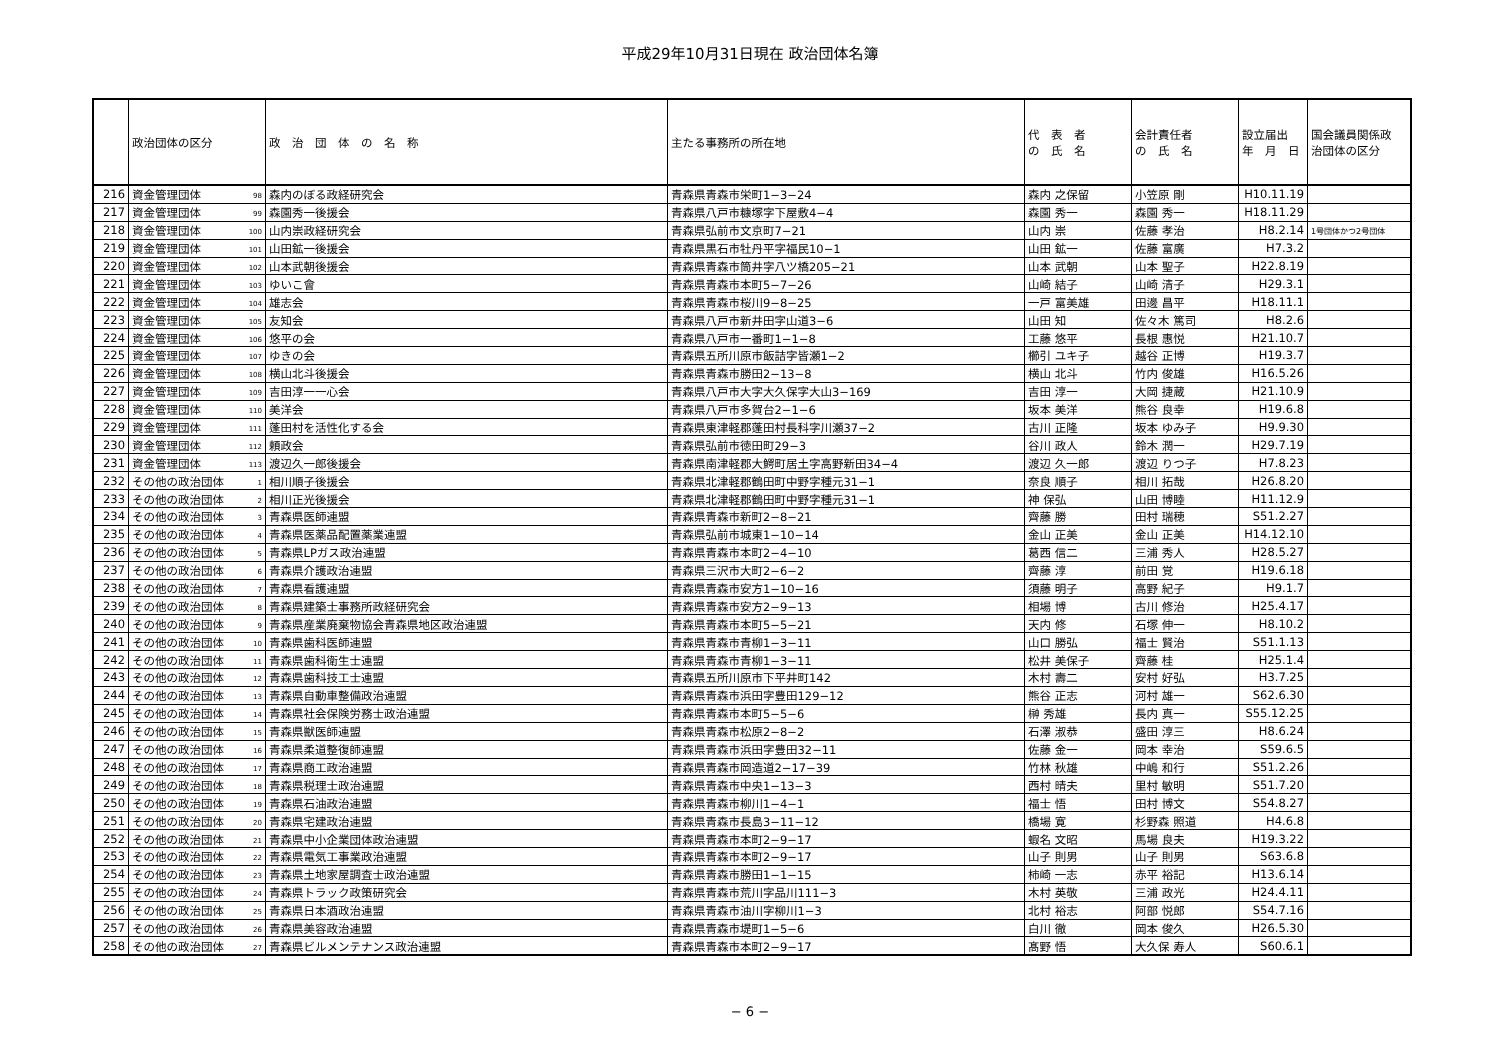平成29年10月31日現在 政治団体名簿
| | 政治団体の区分 | 政 治 団 体 の 名 称 | 主たる事務所の所在地 | 代 表 者 の 氏 名 | 会計責任者 の 氏 名 | 設立届出 年 月 日 | 国会議員関係政 治団体の区分 |
| --- | --- | --- | --- | --- | --- | --- | --- |
| 216 | 資金管理団体 98 | 森内のぼる政経研究会 | 青森県青森市栄町1−3−24 | 森内 之保留 | 小笠原 剛 | H10.11.19 | |
| 217 | 資金管理団体 99 | 森園秀一後援会 | 青森県八戸市糠塚字下屋敷4−4 | 森園 秀一 | 森園 秀一 | H18.11.29 | |
| 218 | 資金管理団体 100 | 山内崇政経研究会 | 青森県弘前市文京町7−21 | 山内 崇 | 佐藤 孝治 | H8.2.14 | 1号団体かつ2号団体 |
| 219 | 資金管理団体 101 | 山田鉱一後援会 | 青森県黒石市牡丹平字福民10−1 | 山田 鉱一 | 佐藤 富廣 | H7.3.2 | |
| 220 | 資金管理団体 102 | 山本武朝後援会 | 青森県青森市筒井字八ツ橋205−21 | 山本 武朝 | 山本 聖子 | H22.8.19 | |
| 221 | 資金管理団体 103 | ゆいこ會 | 青森県青森市本町5−7−26 | 山崎 結子 | 山崎 清子 | H29.3.1 | |
| 222 | 資金管理団体 104 | 雄志会 | 青森県青森市桜川9−8−25 | 一戸 富美雄 | 田邊 昌平 | H18.11.1 | |
| 223 | 資金管理団体 105 | 友知会 | 青森県八戸市新井田字山道3−6 | 山田 知 | 佐々木 篤司 | H8.2.6 | |
| 224 | 資金管理団体 106 | 悠平の会 | 青森県八戸市一番町1−1−8 | 工藤 悠平 | 長根 惠悦 | H21.10.7 | |
| 225 | 資金管理団体 107 | ゆきの会 | 青森県五所川原市飯詰字皆瀬1−2 | 櫛引 ユキ子 | 越谷 正博 | H19.3.7 | |
| 226 | 資金管理団体 108 | 横山北斗後援会 | 青森県青森市勝田2−13−8 | 横山 北斗 | 竹内 俊雄 | H16.5.26 | |
| 227 | 資金管理団体 109 | 吉田淳一一心会 | 青森県八戸市大字大久保字大山3−169 | 吉田 淳一 | 大岡 捷蔵 | H21.10.9 | |
| 228 | 資金管理団体 110 | 美洋会 | 青森県八戸市多賀台2−1−6 | 坂本 美洋 | 熊谷 良幸 | H19.6.8 | |
| 229 | 資金管理団体 111 | 蓬田村を活性化する会 | 青森県東津軽郡蓬田村長科字川瀬37−2 | 古川 正隆 | 坂本 ゆみ子 | H9.9.30 | |
| 230 | 資金管理団体 112 | 頼政会 | 青森県弘前市徳田町29−3 | 谷川 政人 | 鈴木 潤一 | H29.7.19 | |
| 231 | 資金管理団体 113 | 渡辺久一郎後援会 | 青森県南津軽郡大鰐町居土字高野新田34−4 | 渡辺 久一郎 | 渡辺 りつ子 | H7.8.23 | |
| 232 | その他の政治団体 1 | 相川順子後援会 | 青森県北津軽郡鶴田町中野字種元31−1 | 奈良 順子 | 相川 拓哉 | H26.8.20 | |
| 233 | その他の政治団体 2 | 相川正光後援会 | 青森県北津軽郡鶴田町中野字種元31−1 | 神 保弘 | 山田 博睦 | H11.12.9 | |
| 234 | その他の政治団体 3 | 青森県医師連盟 | 青森県青森市新町2−8−21 | 齊藤 勝 | 田村 瑞穂 | S51.2.27 | |
| 235 | その他の政治団体 4 | 青森県医薬品配置薬業連盟 | 青森県弘前市城東1−10−14 | 金山 正美 | 金山 正美 | H14.12.10 | |
| 236 | その他の政治団体 5 | 青森県LPガス政治連盟 | 青森県青森市本町2−4−10 | 葛西 信二 | 三浦 秀人 | H28.5.27 | |
| 237 | その他の政治団体 6 | 青森県介護政治連盟 | 青森県三沢市大町2−6−2 | 齊藤 淳 | 前田 覚 | H19.6.18 | |
| 238 | その他の政治団体 7 | 青森県看護連盟 | 青森県青森市安方1−10−16 | 須藤 明子 | 高野 紀子 | H9.1.7 | |
| 239 | その他の政治団体 8 | 青森県建築士事務所政経研究会 | 青森県青森市安方2−9−13 | 相場 博 | 古川 修治 | H25.4.17 | |
| 240 | その他の政治団体 9 | 青森県産業廃棄物協会青森県地区政治連盟 | 青森県青森市本町5−5−21 | 天内 修 | 石塚 伸一 | H8.10.2 | |
| 241 | その他の政治団体 10 | 青森県歯科医師連盟 | 青森県青森市青柳1−3−11 | 山口 勝弘 | 福士 賢治 | S51.1.13 | |
| 242 | その他の政治団体 11 | 青森県歯科衛生士連盟 | 青森県青森市青柳1−3−11 | 松井 美保子 | 齊藤 桂 | H25.1.4 | |
| 243 | その他の政治団体 12 | 青森県歯科技工士連盟 | 青森県五所川原市下平井町142 | 木村 壽二 | 安村 好弘 | H3.7.25 | |
| 244 | その他の政治団体 13 | 青森県自動車整備政治連盟 | 青森県青森市浜田字豊田129−12 | 熊谷 正志 | 河村 雄一 | S62.6.30 | |
| 245 | その他の政治団体 14 | 青森県社会保険労務士政治連盟 | 青森県青森市本町5−5−6 | 榊 秀雄 | 長内 真一 | S55.12.25 | |
| 246 | その他の政治団体 15 | 青森県獣医師連盟 | 青森県青森市松原2−8−2 | 石澤 淑恭 | 盛田 淳三 | H8.6.24 | |
| 247 | その他の政治団体 16 | 青森県柔道整復師連盟 | 青森県青森市浜田字豊田32−11 | 佐藤 金一 | 岡本 幸治 | S59.6.5 | |
| 248 | その他の政治団体 17 | 青森県商工政治連盟 | 青森県青森市岡造道2−17−39 | 竹林 秋雄 | 中嶋 和行 | S51.2.26 | |
| 249 | その他の政治団体 18 | 青森県税理士政治連盟 | 青森県青森市中央1−13−3 | 西村 晴夫 | 里村 敏明 | S51.7.20 | |
| 250 | その他の政治団体 19 | 青森県石油政治連盟 | 青森県青森市柳川1−4−1 | 福士 悟 | 田村 博文 | S54.8.27 | |
| 251 | その他の政治団体 20 | 青森県宅建政治連盟 | 青森県青森市長島3−11−12 | 橋場 寛 | 杉野森 照道 | H4.6.8 | |
| 252 | その他の政治団体 21 | 青森県中小企業団体政治連盟 | 青森県青森市本町2−9−17 | 蝦名 文昭 | 馬場 良夫 | H19.3.22 | |
| 253 | その他の政治団体 22 | 青森県電気工事業政治連盟 | 青森県青森市本町2−9−17 | 山子 則男 | 山子 則男 | S63.6.8 | |
| 254 | その他の政治団体 23 | 青森県土地家屋調査士政治連盟 | 青森県青森市勝田1−1−15 | 柿崎 一志 | 赤平 裕記 | H13.6.14 | |
| 255 | その他の政治団体 24 | 青森県トラック政策研究会 | 青森県青森市荒川字品川111−3 | 木村 英敬 | 三浦 政光 | H24.4.11 | |
| 256 | その他の政治団体 25 | 青森県日本酒政治連盟 | 青森県青森市油川字柳川1−3 | 北村 裕志 | 阿部 悦郎 | S54.7.16 | |
| 257 | その他の政治団体 26 | 青森県美容政治連盟 | 青森県青森市堤町1−5−6 | 白川 徹 | 岡本 俊久 | H26.5.30 | |
| 258 | その他の政治団体 27 | 青森県ビルメンテナンス政治連盟 | 青森県青森市本町2−9−17 | 髙野 悟 | 大久保 寿人 | S60.6.1 | |
− 6 −